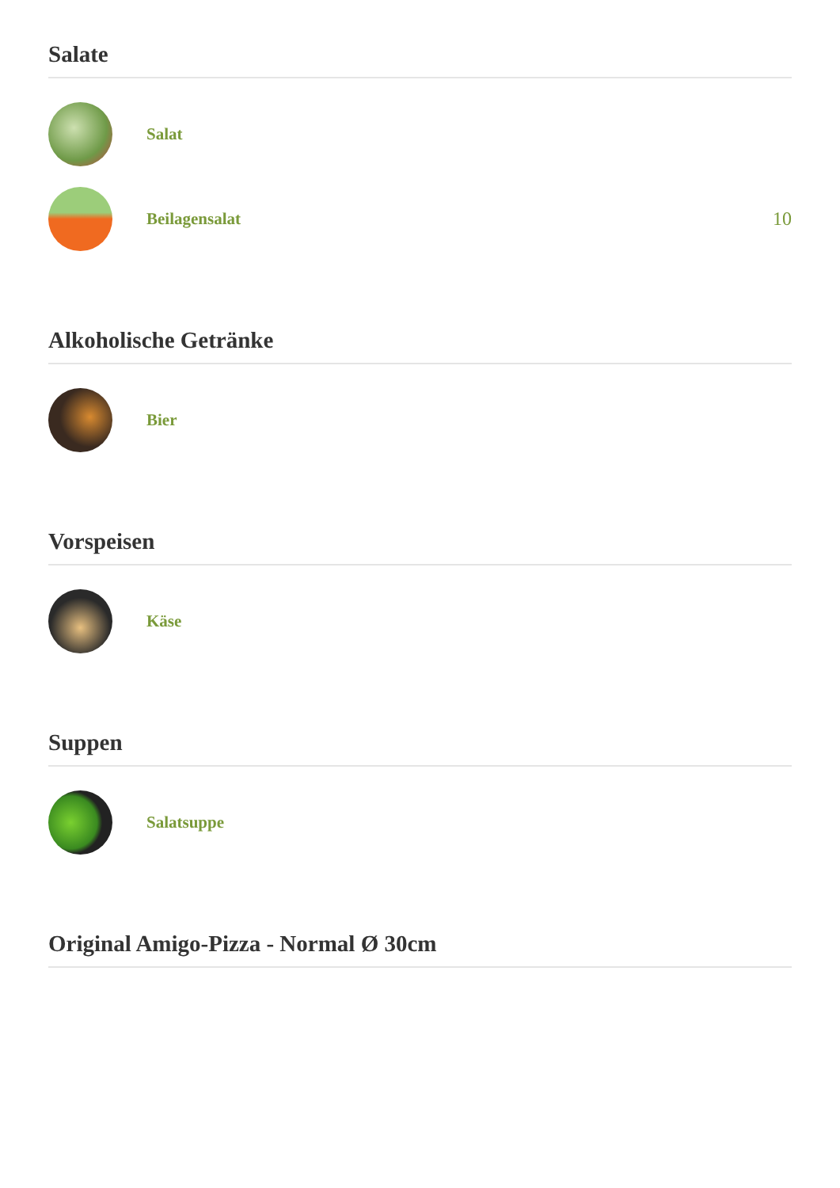Salate
Salat
Beilagensalat 10
Alkoholische Getränke
Bier
Vorspeisen
Käse
Suppen
Salatsuppe
Original Amigo-Pizza - Normal Ø 30cm